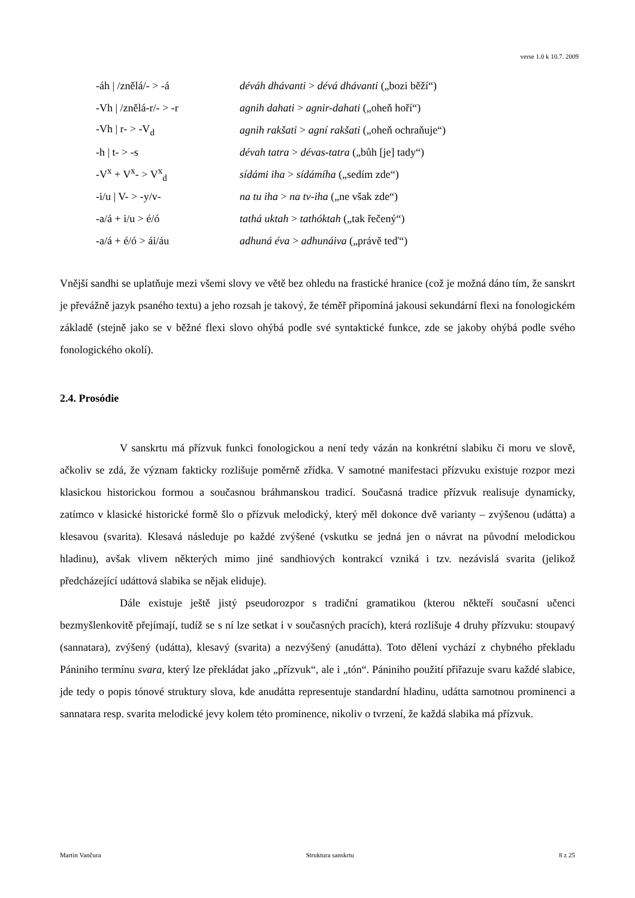verse 1.0 k 10.7. 2009
| -áh / /znělá/- > -á | déváh dhávanti > dévá dhávanti („bozi běží“) |
| -Vh / /znělá-r/- > -r | agnih dahati > agnir-dahati („oheň hoří“) |
| -Vh / r- > -V<sub>d</sub> | agnih rakšati > agní rakšati („oheň ochraňuje“) |
| -h / t- > -s | dévah tatra > dévas-tatra („bůh [je] tady“) |
| -V<sup>x</sup> + V<sup>x</sup>- > V<sup>x</sup><sub>d</sub> | sídámi iha > sídámíha („sedím zde“) |
| -i/u / V- > -y/v- | na tu iha > na tv-iha („ne však zde“) |
| -a/á + i/u > é/ó | tathá uktah > tathóktah („tak řečený“) |
| -a/á + é/ó > ái/áu | adhuná éva > adhunáiva („právě teď“) |
Vnější sandhi se uplatňuje mezi všemi slovy ve větě bez ohledu na frastické hranice (což je možná dáno tím, že sanskrt je převážně jazyk psaného textu) a jeho rozsah je takový, že téměř připomíná jakousi sekundární flexi na fonologickém základě (stejně jako se v běžné flexi slovo ohýbá podle své syntaktické funkce, zde se jakoby ohýbá podle svého fonologického okolí).
2.4. Prosódie
V sanskrtu má přízvuk funkci fonologickou a není tedy vázán na konkrétní slabiku či moru ve slově, ačkoliv se zdá, že význam fakticky rozlišuje poměrně zřídka. V samotné manifestaci přízvuku existuje rozpor mezi klasickou historickou formou a současnou bráhmanskou tradicí. Současná tradice přízvuk realisuje dynamicky, zatímco v klasické historické formě šlo o přízvuk melodický, který měl dokonce dvě varianty – zvýšenou (udátta) a klesavou (svarita). Klesavá následuje po každé zvýšené (vskutku se jedná jen o návrat na původní melodickou hladinu), avšak vlivem některých mimo jiné sandhiových kontrakcí vzniká i tzv. nezávislá svarita (jelikož předcházející udáttová slabika se nějak eliduje).
Dále existuje ještě jistý pseudorozpor s tradiční gramatikou (kterou někteří současní učenci bezmyšlenkovitě přejímají, tudíž se s ní lze setkat i v současných pracích), která rozlišuje 4 druhy přízvuku: stoupavý (sannatara), zvýšený (udátta), klesavý (svarita) a nezvýšený (anudátta). Toto dělení vychází z chybného překladu Pániniho termínu svara, který lze překládat jako „přízvuk“, ale i „tón“. Pániniho použití přiřazuje svaru každé slabice, jde tedy o popis tónové struktury slova, kde anudátta representuje standardní hladinu, udátta samotnou prominenci a sannatara resp. svarita melodické jevy kolem této prominence, nikoliv o tvrzení, že každá slabika má přízvuk.
Martin Vančura Struktura sanskrtu 8 z 25